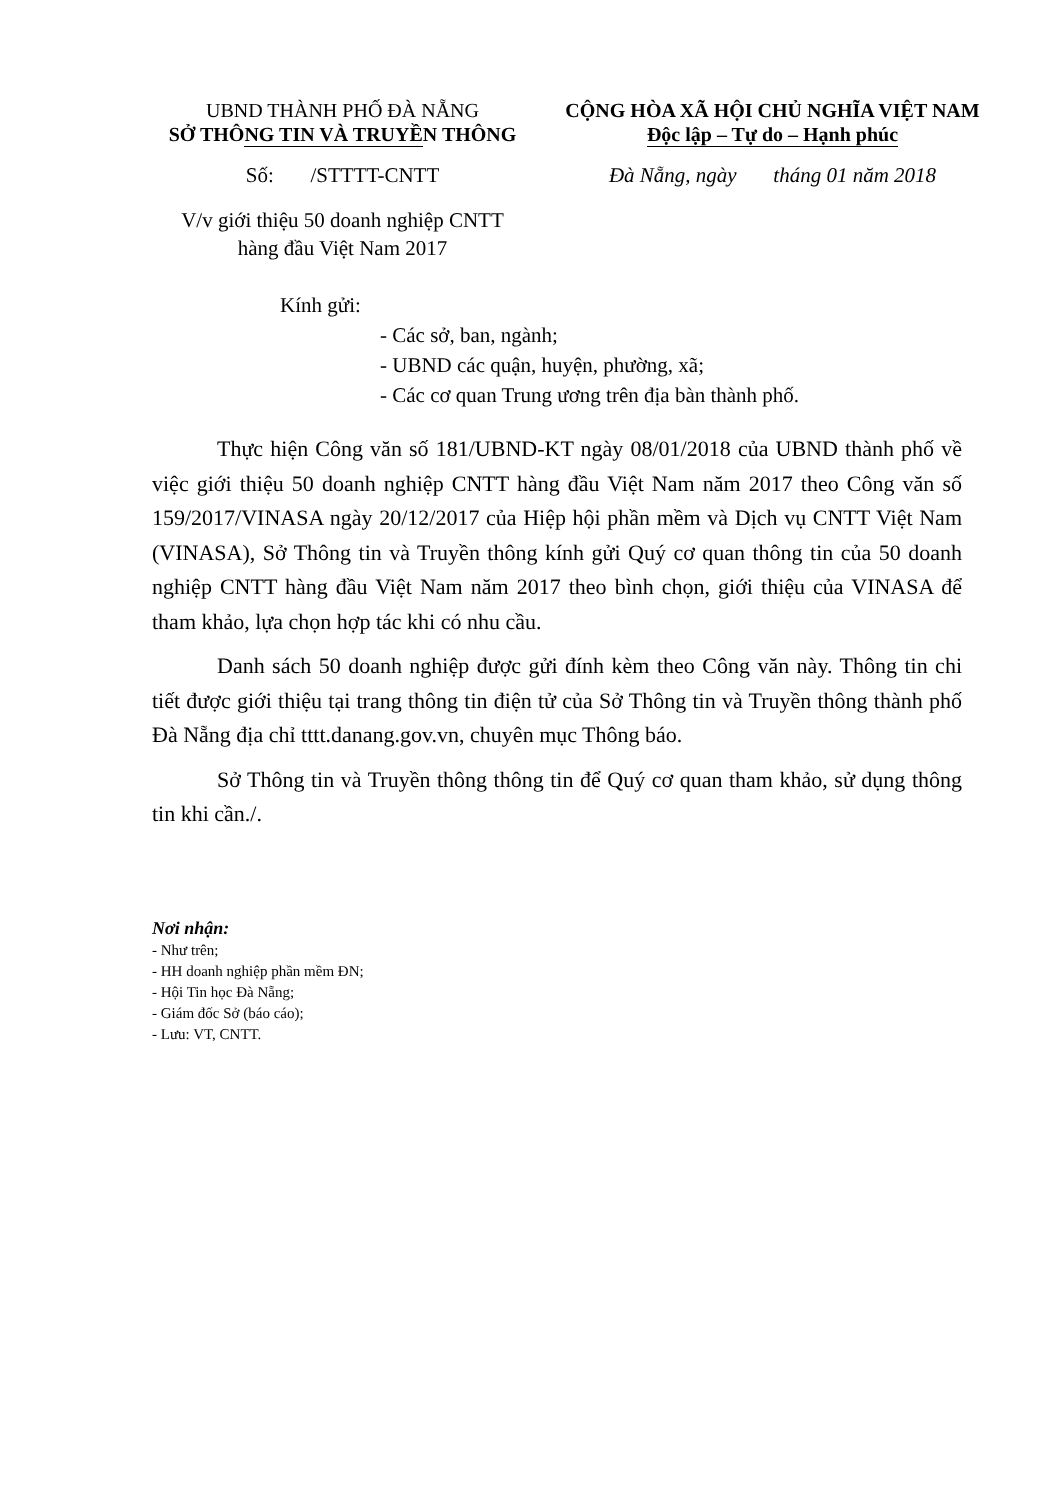UBND THÀNH PHỐ ĐÀ NẴNG
SỞ THÔNG TIN VÀ TRUYỀN THÔNG
CỘNG HÒA XÃ HỘI CHỦ NGHĨA VIỆT NAM
Độc lập – Tự do – Hạnh phúc
Số: /STTTT-CNTT Đà Nẵng, ngày tháng 01 năm 2018
V/v giới thiệu 50 doanh nghiệp CNTT
hàng đầu Việt Nam 2017
Kính gửi:
- Các sở, ban, ngành;
- UBND các quận, huyện, phường, xã;
- Các cơ quan Trung ương trên địa bàn thành phố.
Thực hiện Công văn số 181/UBND-KT ngày 08/01/2018 của UBND thành phố về việc giới thiệu 50 doanh nghiệp CNTT hàng đầu Việt Nam năm 2017 theo Công văn số 159/2017/VINASA ngày 20/12/2017 của Hiệp hội phần mềm và Dịch vụ CNTT Việt Nam (VINASA), Sở Thông tin và Truyền thông kính gửi Quý cơ quan thông tin của 50 doanh nghiệp CNTT hàng đầu Việt Nam năm 2017 theo bình chọn, giới thiệu của VINASA để tham khảo, lựa chọn hợp tác khi có nhu cầu.
Danh sách 50 doanh nghiệp được gửi đính kèm theo Công văn này. Thông tin chi tiết được giới thiệu tại trang thông tin điện tử của Sở Thông tin và Truyền thông thành phố Đà Nẵng địa chỉ tttt.danang.gov.vn, chuyên mục Thông báo.
Sở Thông tin và Truyền thông thông tin để Quý cơ quan tham khảo, sử dụng thông tin khi cần./.
Nơi nhận:
- Như trên;
- HH doanh nghiệp phần mềm ĐN;
- Hội Tin học Đà Nẵng;
- Giám đốc Sở (báo cáo);
- Lưu: VT, CNTT.